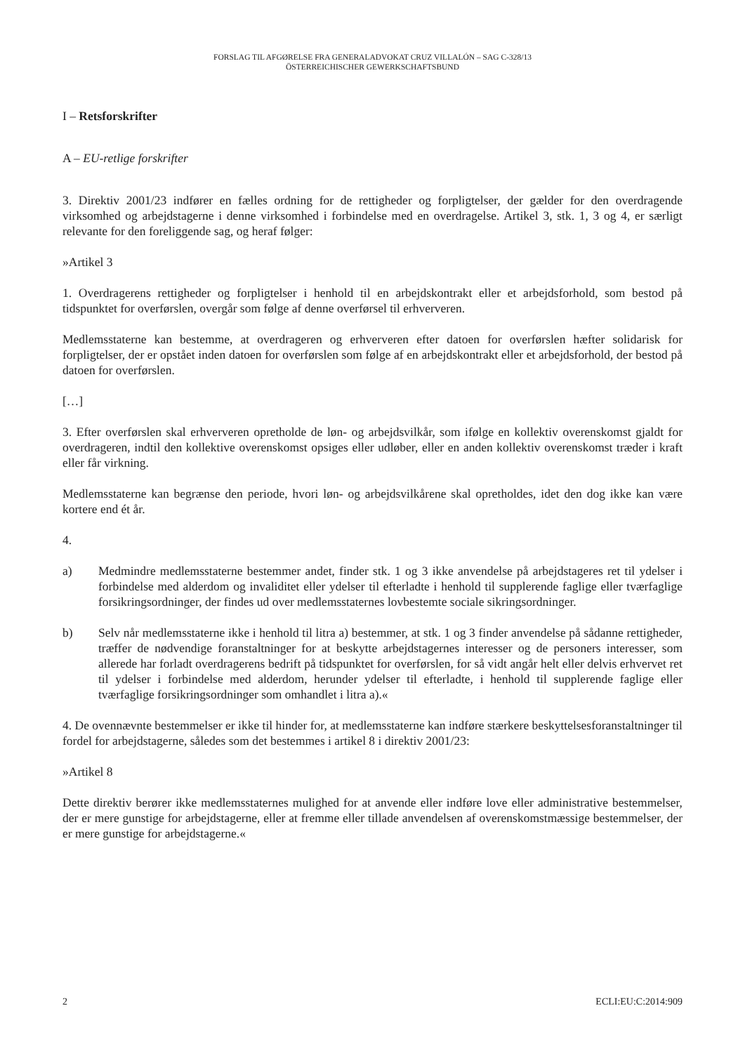FORSLAG TIL AFGØRELSE FRA GENERALADVOKAT CRUZ VILLALÓN – SAG C-328/13
ÖSTERREICHISCHER GEWERKSCHAFTSBUND
I – Retsforskrifter
A – EU-retlige forskrifter
3. Direktiv 2001/23 indfører en fælles ordning for de rettigheder og forpligtelser, der gælder for den overdragende virksomhed og arbejdstagerne i denne virksomhed i forbindelse med en overdragelse. Artikel 3, stk. 1, 3 og 4, er særligt relevante for den foreliggende sag, og heraf følger:
»Artikel 3
1. Overdragerens rettigheder og forpligtelser i henhold til en arbejdskontrakt eller et arbejdsforhold, som bestod på tidspunktet for overførslen, overgår som følge af denne overførsel til erhververen.
Medlemsstaterne kan bestemme, at overdrageren og erhververen efter datoen for overførslen hæfter solidarisk for forpligtelser, der er opstået inden datoen for overførslen som følge af en arbejdskontrakt eller et arbejdsforhold, der bestod på datoen for overførslen.
[…]
3. Efter overførslen skal erhververen opretholde de løn- og arbejdsvilkår, som ifølge en kollektiv overenskomst gjaldt for overdrageren, indtil den kollektive overenskomst opsiges eller udløber, eller en anden kollektiv overenskomst træder i kraft eller får virkning.
Medlemsstaterne kan begrænse den periode, hvori løn- og arbejdsvilkårene skal opretholdes, idet den dog ikke kan være kortere end ét år.
4.
a) Medmindre medlemsstaterne bestemmer andet, finder stk. 1 og 3 ikke anvendelse på arbejdstageres ret til ydelser i forbindelse med alderdom og invaliditet eller ydelser til efterladte i henhold til supplerende faglige eller tværfaglige forsikringsordninger, der findes ud over medlemsstaternes lovbestemte sociale sikringsordninger.
b) Selv når medlemsstaterne ikke i henhold til litra a) bestemmer, at stk. 1 og 3 finder anvendelse på sådanne rettigheder, træffer de nødvendige foranstaltninger for at beskytte arbejdstagernes interesser og de personers interesser, som allerede har forladt overdragerens bedrift på tidspunktet for overførslen, for så vidt angår helt eller delvis erhvervet ret til ydelser i forbindelse med alderdom, herunder ydelser til efterladte, i henhold til supplerende faglige eller tværfaglige forsikringsordninger som omhandlet i litra a).«
4. De ovennævnte bestemmelser er ikke til hinder for, at medlemsstaterne kan indføre stærkere beskyttelsesforanstaltninger til fordel for arbejdstagerne, således som det bestemmes i artikel 8 i direktiv 2001/23:
»Artikel 8
Dette direktiv berører ikke medlemsstaternes mulighed for at anvende eller indføre love eller administrative bestemmelser, der er mere gunstige for arbejdstagerne, eller at fremme eller tillade anvendelsen af overenskomstmæssige bestemmelser, der er mere gunstige for arbejdstagerne.«
2 ECLI:EU:C:2014:909